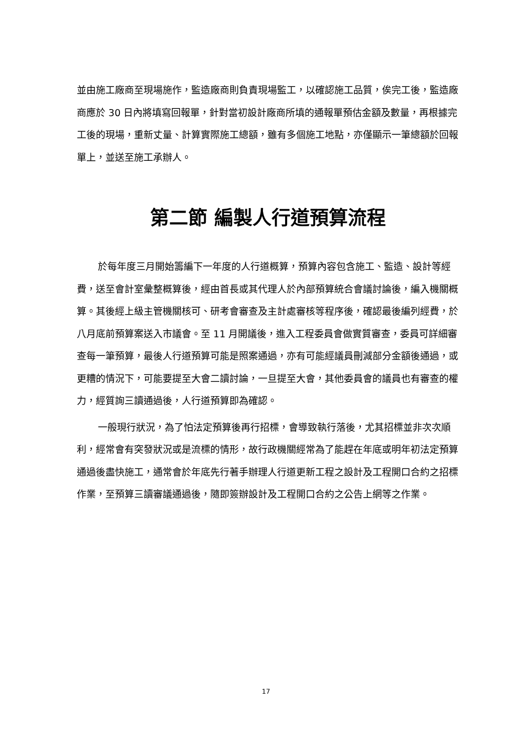並由施工廠商至現場施作，監造廠商則負責現場監工，以確認施工品質，俟完工後，監造廠商應於 30 日內將填寫回報單，針對當初設計廠商所填的通報單預估金額及數量，再根據完工後的現場，重新丈量、計算實際施工總額，雖有多個施工地點，亦僅顯示一筆總額於回報單上，並送至施工承辦人。
第二節 編製人行道預算流程
於每年度三月開始籌編下一年度的人行道概算，預算內容包含施工、監造、設計等經費，送至會計室彙整概算後，經由首長或其代理人於內部預算統合會議討論後，編入機關概算。其後經上級主管機關核可、研考會審查及主計處審核等程序後，確認最後編列經費，於八月底前預算案送入市議會。至 11 月開議後，進入工程委員會做實質審查，委員可詳細審查每一筆預算，最後人行道預算可能是照案通過，亦有可能經議員刪減部分金額後通過，或更糟的情況下，可能要提至大會二讀討論，一旦提至大會，其他委員會的議員也有審查的權力，經質詢三讀通過後，人行道預算即為確認。
一般現行狀況，為了怕法定預算後再行招標，會導致執行落後，尤其招標並非次次順利，經常會有突發狀況或是流標的情形，故行政機關經常為了能趕在年底或明年初法定預算通過後盡快施工，通常會於年底先行著手辦理人行道更新工程之設計及工程開口合約之招標作業，至預算三讀審議通過後，隨即簽辦設計及工程開口合約之公告上網等之作業。
17